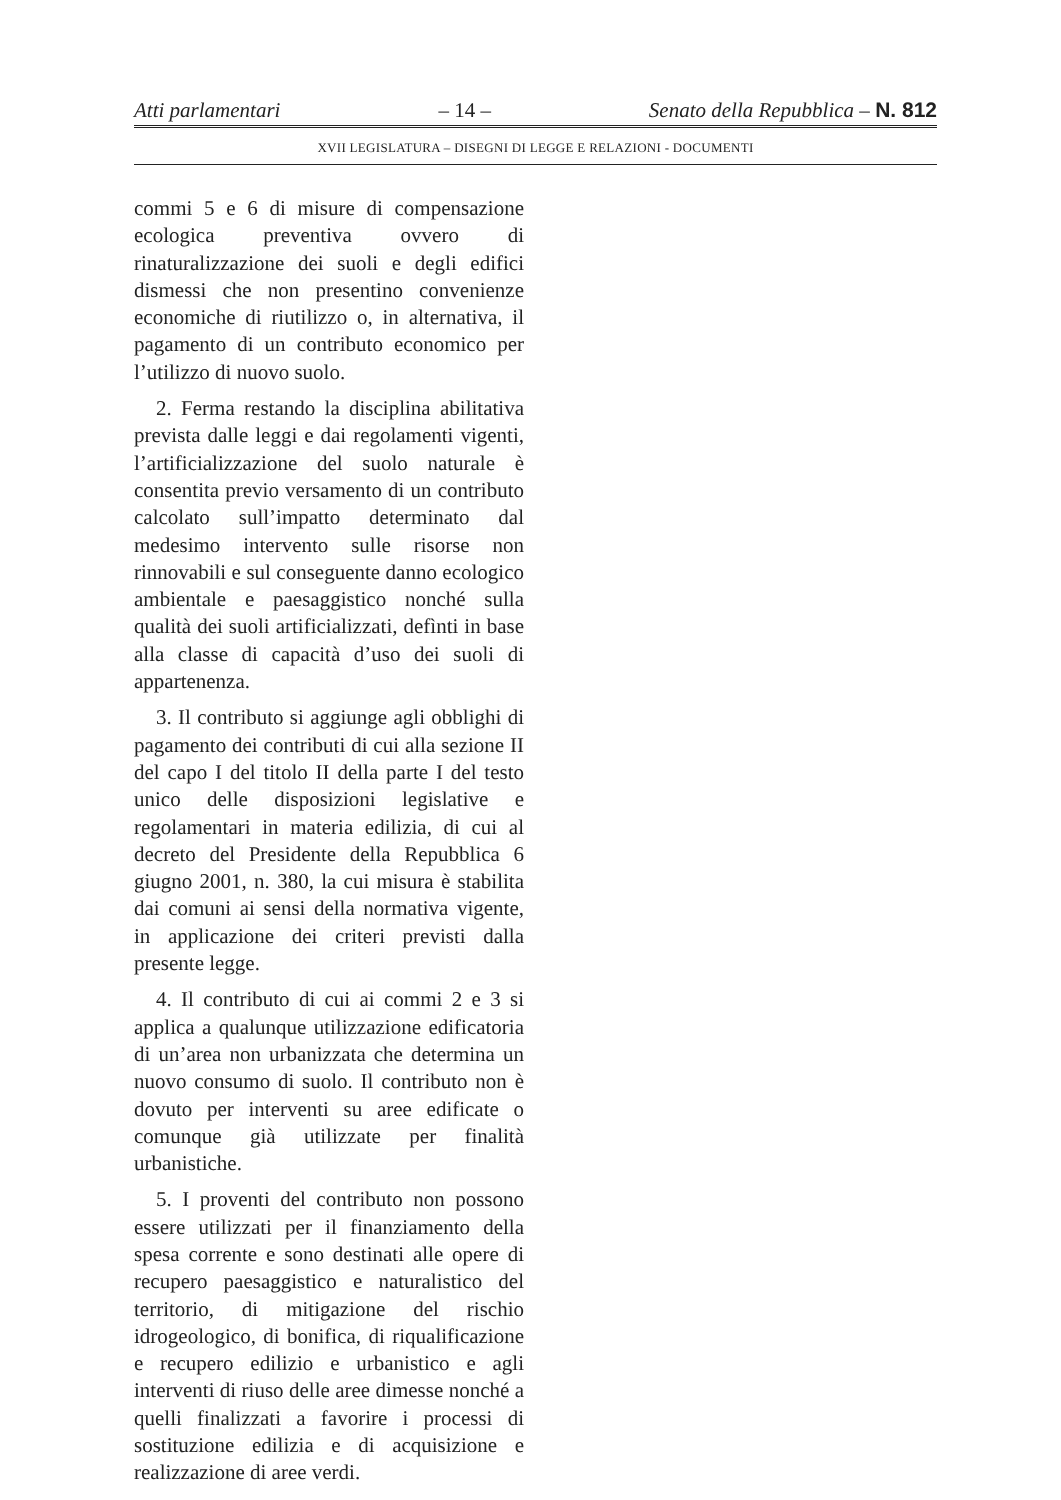Atti parlamentari – 14 – Senato della Repubblica – N. 812
XVII LEGISLATURA – DISEGNI DI LEGGE E RELAZIONI - DOCUMENTI
commi 5 e 6 di misure di compensazione ecologica preventiva ovvero di rinaturalizzazione dei suoli e degli edifici dismessi che non presentino convenienze economiche di riutilizzo o, in alternativa, il pagamento di un contributo economico per l’utilizzo di nuovo suolo.
2. Ferma restando la disciplina abilitativa prevista dalle leggi e dai regolamenti vigenti, l’artificializzazione del suolo naturale è consentita previo versamento di un contributo calcolato sull’impatto determinato dal medesimo intervento sulle risorse non rinnovabili e sul conseguente danno ecologico ambientale e paesaggistico nonché sulla qualità dei suoli artificializzati, defìnti in base alla classe di capacità d’uso dei suoli di appartenenza.
3. Il contributo si aggiunge agli obblighi di pagamento dei contributi di cui alla sezione II del capo I del titolo II della parte I del testo unico delle disposizioni legislative e regolamentari in materia edilizia, di cui al decreto del Presidente della Repubblica 6 giugno 2001, n. 380, la cui misura è stabilita dai comuni ai sensi della normativa vigente, in applicazione dei criteri previsti dalla presente legge.
4. Il contributo di cui ai commi 2 e 3 si applica a qualunque utilizzazione edificatoria di un’area non urbanizzata che determina un nuovo consumo di suolo. Il contributo non è dovuto per interventi su aree edificate o comunque già utilizzate per finalità urbanistiche.
5. I proventi del contributo non possono essere utilizzati per il finanziamento della spesa corrente e sono destinati alle opere di recupero paesaggistico e naturalistico del territorio, di mitigazione del rischio idrogeologico, di bonifica, di riqualificazione e recupero edilizio e urbanistico e agli interventi di riuso delle aree dimesse nonché a quelli finalizzati a favorire i processi di sostituzione edilizia e di acquisizione e realizzazione di aree verdi.